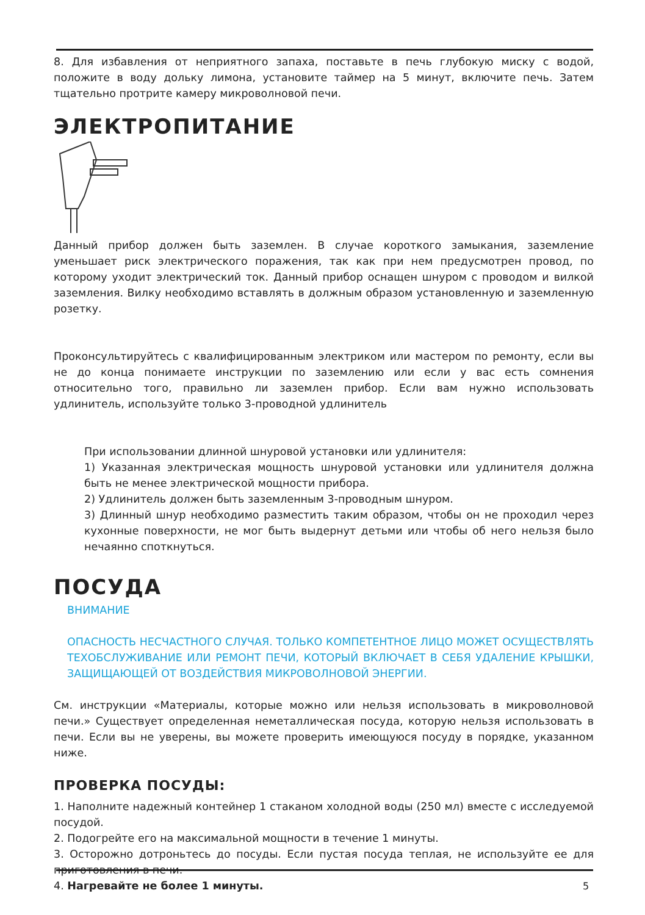8. Для избавления от неприятного запаха, поставьте в печь глубокую миску с водой, положите в воду дольку лимона, установите таймер на 5 минут, включите печь. Затем тщательно протрите камеру микроволновой печи.
ЭЛЕКТРОПИТАНИЕ
Данный прибор должен быть заземлен. В случае короткого замыкания, заземление уменьшает риск электрического поражения, так как при нем предусмотрен провод, по которому уходит электрический ток. Данный прибор оснащен шнуром с проводом и вилкой заземления. Вилку необходимо вставлять в должным образом установленную и заземленную розетку.
Проконсультируйтесь с квалифицированным электриком или мастером по ремонту, если вы не до конца понимаете инструкции по заземлению или если у вас есть сомнения относительно того, правильно ли заземлен прибор. Если вам нужно использовать удлинитель, используйте только 3-проводной удлинитель
При использовании длинной шнуровой установки или удлинителя:
1) Указанная электрическая мощность шнуровой установки или удлинителя должна быть не менее электрической мощности прибора.
2) Удлинитель должен быть заземленным 3-проводным шнуром.
3) Длинный шнур необходимо разместить таким образом, чтобы он не проходил через кухонные поверхности, не мог быть выдернут детьми или чтобы об него нельзя было нечаянно споткнуться.
ПОСУДА
ВНИМАНИЕ
ОПАСНОСТЬ НЕСЧАСТНОГО СЛУЧАЯ. ТОЛЬКО КОМПЕТЕНТНОЕ ЛИЦО МОЖЕТ ОСУЩЕСТВЛЯТЬ ТЕХОБСЛУЖИВАНИЕ ИЛИ РЕМОНТ ПЕЧИ, КОТОРЫЙ ВКЛЮЧАЕТ В СЕБЯ УДАЛЕНИЕ КРЫШКИ, ЗАЩИЩАЮЩЕЙ ОТ ВОЗДЕЙСТВИЯ МИКРОВОЛНОВОЙ ЭНЕРГИИ.
См. инструкции «Материалы, которые можно или нельзя использовать в микроволновой печи.» Существует определенная неметаллическая посуда, которую нельзя использовать в печи. Если вы не уверены, вы можете проверить имеющуюся посуду в порядке, указанном ниже.
ПРОВЕРКА ПОСУДЫ:
1. Наполните надежный контейнер 1 стаканом холодной воды (250 мл) вместе с исследуемой посудой.
2. Подогрейте его на максимальной мощности в течение 1 минуты.
3. Осторожно дотроньтесь до посуды. Если пустая посуда теплая, не используйте ее для приготовления в печи.
4. Нагревайте не более 1 минуты.
5